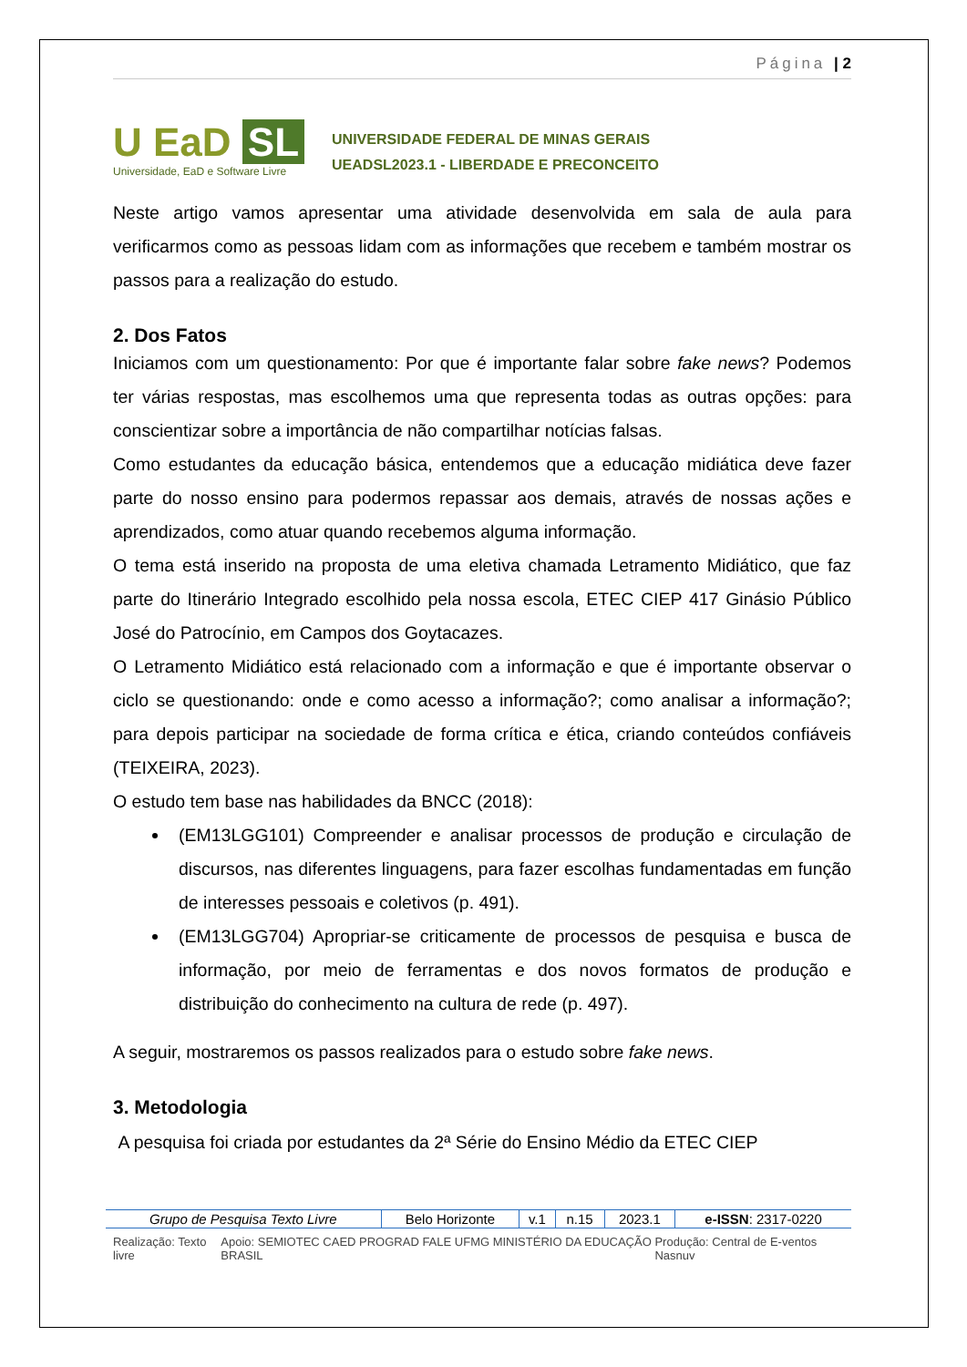Página | 2
U EaD SL
Universidade, EaD e Software Livre
UNIVERSIDADE FEDERAL DE MINAS GERAIS
UEADSL2023.1 - LIBERDADE E PRECONCEITO
Neste artigo vamos apresentar uma atividade desenvolvida em sala de aula para verificarmos como as pessoas lidam com as informações que recebem e também mostrar os passos para a realização do estudo.
2. Dos Fatos
Iniciamos com um questionamento: Por que é importante falar sobre fake news? Podemos ter várias respostas, mas escolhemos uma que representa todas as outras opções: para conscientizar sobre a importância de não compartilhar notícias falsas.
Como estudantes da educação básica, entendemos que a educação midiática deve fazer parte do nosso ensino para podermos repassar aos demais, através de nossas ações e aprendizados, como atuar quando recebemos alguma informação.
O tema está inserido na proposta de uma eletiva chamada Letramento Midiático, que faz parte do Itinerário Integrado escolhido pela nossa escola, ETEC CIEP 417 Ginásio Público José do Patrocínio, em Campos dos Goytacazes.
O Letramento Midiático está relacionado com a informação e que é importante observar o ciclo se questionando: onde e como acesso a informação?; como analisar a informação?; para depois participar na sociedade de forma crítica e ética, criando conteúdos confiáveis (TEIXEIRA, 2023).
O estudo tem base nas habilidades da BNCC (2018):
(EM13LGG101) Compreender e analisar processos de produção e circulação de discursos, nas diferentes linguagens, para fazer escolhas fundamentadas em função de interesses pessoais e coletivos (p. 491).
(EM13LGG704) Apropriar-se criticamente de processos de pesquisa e busca de informação, por meio de ferramentas e dos novos formatos de produção e distribuição do conhecimento na cultura de rede (p. 497).
A seguir, mostraremos os passos realizados para o estudo sobre fake news.
3. Metodologia
A pesquisa foi criada por estudantes da 2ª Série do Ensino Médio da ETEC CIEP
| Grupo de Pesquisa Texto Livre | Belo Horizonte | v.1 | n.15 | 2023.1 | e-ISSN : 2317-0220 |
Realização: Texto livre Apoio: SEMIOTEC CAED PROGRAD FALE UFMG MINISTÉRIO DA EDUCAÇÃO BRASIL Produção: Central de E-ventos Nasnuv